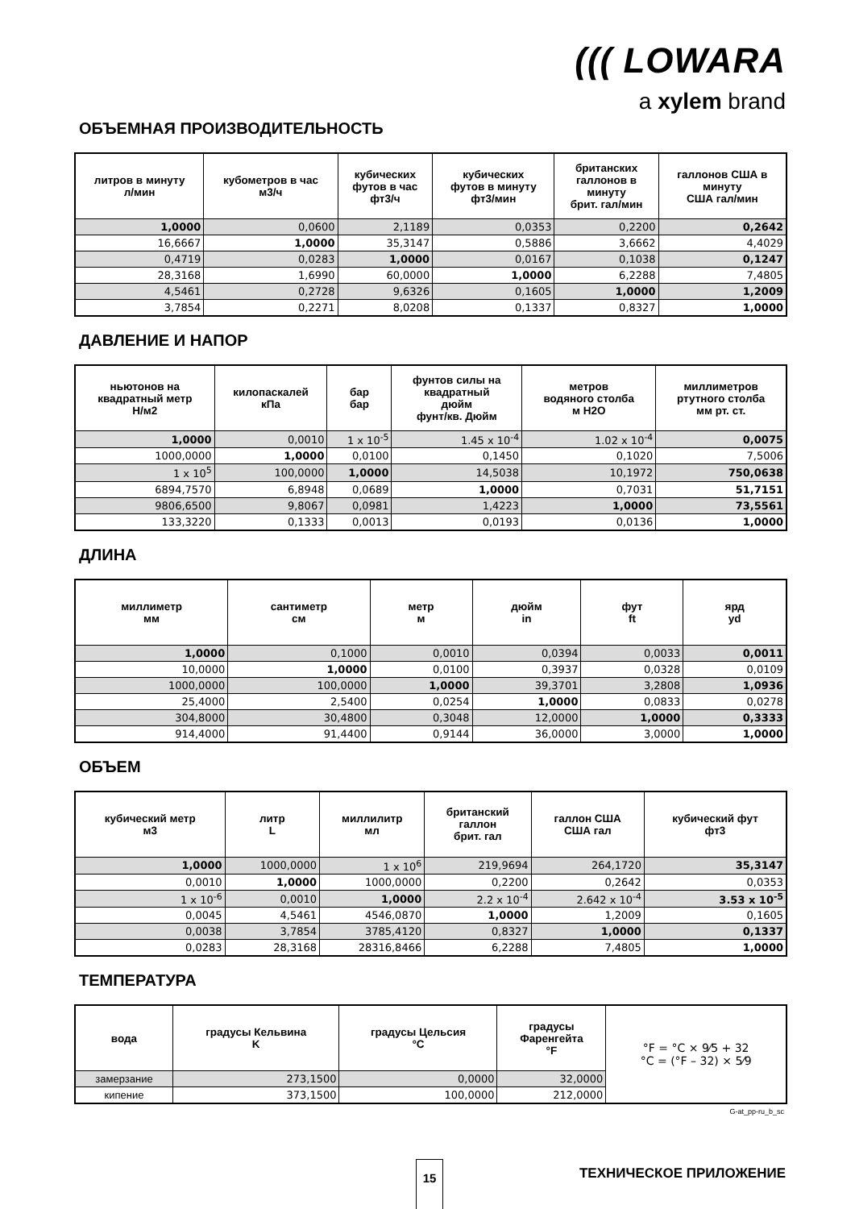((( LOWARA
a xylem brand
ОБЪЕМНАЯ ПРОИЗВОДИТЕЛЬНОСТЬ
| литров в минуту л/мин | кубометров в час м3/ч | кубических футов в час фт3/ч | кубических футов в минуту фт3/мин | британских галлонов в минуту брит. гал/мин | галлонов США в минуту США гал/мин |
| --- | --- | --- | --- | --- | --- |
| 1,0000 | 0,0600 | 2,1189 | 0,0353 | 0,2200 | 0,2642 |
| 16,6667 | 1,0000 | 35,3147 | 0,5886 | 3,6662 | 4,4029 |
| 0,4719 | 0,0283 | 1,0000 | 0,0167 | 0,1038 | 0,1247 |
| 28,3168 | 1,6990 | 60,0000 | 1,0000 | 6,2288 | 7,4805 |
| 4,5461 | 0,2728 | 9,6326 | 0,1605 | 1,0000 | 1,2009 |
| 3,7854 | 0,2271 | 8,0208 | 0,1337 | 0,8327 | 1,0000 |
ДАВЛЕНИЕ И НАПОР
| ньютонов на квадратный метр Н/м2 | килопаскалей кПа | бар бар | фунтов силы на квадратный дюйм фунт/кв. Дюйм | метров водяного столба м Н2О | миллиметров ртутного столба мм рт. ст. |
| --- | --- | --- | --- | --- | --- |
| 1,0000 | 0,0010 | 1 x 10<sup>-5</sup> | 1.45 x 10<sup>-4</sup> | 1.02 x 10<sup>-4</sup> | 0,0075 |
| 1000,0000 | 1,0000 | 0,0100 | 0,1450 | 0,1020 | 7,5006 |
| 1 x 10<sup>5</sup> | 100,0000 | 1,0000 | 14,5038 | 10,1972 | 750,0638 |
| 6894,7570 | 6,8948 | 0,0689 | 1,0000 | 0,7031 | 51,7151 |
| 9806,6500 | 9,8067 | 0,0981 | 1,4223 | 1,0000 | 73,5561 |
| 133,3220 | 0,1333 | 0,0013 | 0,0193 | 0,0136 | 1,0000 |
ДЛИНА
| миллиметр мм | сантиметр см | метр м | дюйм in | фут ft | ярд yd |
| --- | --- | --- | --- | --- | --- |
| 1,0000 | 0,1000 | 0,0010 | 0,0394 | 0,0033 | 0,0011 |
| 10,0000 | 1,0000 | 0,0100 | 0,3937 | 0,0328 | 0,0109 |
| 1000,0000 | 100,0000 | 1,0000 | 39,3701 | 3,2808 | 1,0936 |
| 25,4000 | 2,5400 | 0,0254 | 1,0000 | 0,0833 | 0,0278 |
| 304,8000 | 30,4800 | 0,3048 | 12,0000 | 1,0000 | 0,3333 |
| 914,4000 | 91,4400 | 0,9144 | 36,0000 | 3,0000 | 1,0000 |
ОБЪЕМ
| кубический метр м3 | литр L | миллилитр мл | британский галлон брит. гал | галлон США США гал | кубический фут фт3 |
| --- | --- | --- | --- | --- | --- |
| 1,0000 | 1000,0000 | 1 x 10<sup>6</sup> | 219,9694 | 264,1720 | 35,3147 |
| 0,0010 | 1,0000 | 1000,0000 | 0,2200 | 0,2642 | 0,0353 |
| 1 x 10<sup>-6</sup> | 0,0010 | 1,0000 | 2.2 x 10<sup>-4</sup> | 2.642 x 10<sup>-4</sup> | 3.53 x 10<sup>-5</sup> |
| 0,0045 | 4,5461 | 4546,0870 | 1,0000 | 1,2009 | 0,1605 |
| 0,0038 | 3,7854 | 3785,4120 | 0,8327 | 1,0000 | 0,1337 |
| 0,0283 | 28,3168 | 28316,8466 | 6,2288 | 7,4805 | 1,0000 |
ТЕМПЕРАТУРА
| вода | градусы Кельвина K | градусы Цельсия °C | градусы Фаренгейта °F | °F = °C × 9⁄5 + 32 °C = (°F – 32) × 5⁄9 |
| замерзание | 273,1500 | 0,0000 | 32,0000 | |
| кипение | 373,1500 | 100,0000 | 212,0000 | |
G-at_pp-ru_b_sc
15 ТЕХНИЧЕСКОЕ ПРИЛОЖЕНИЕ